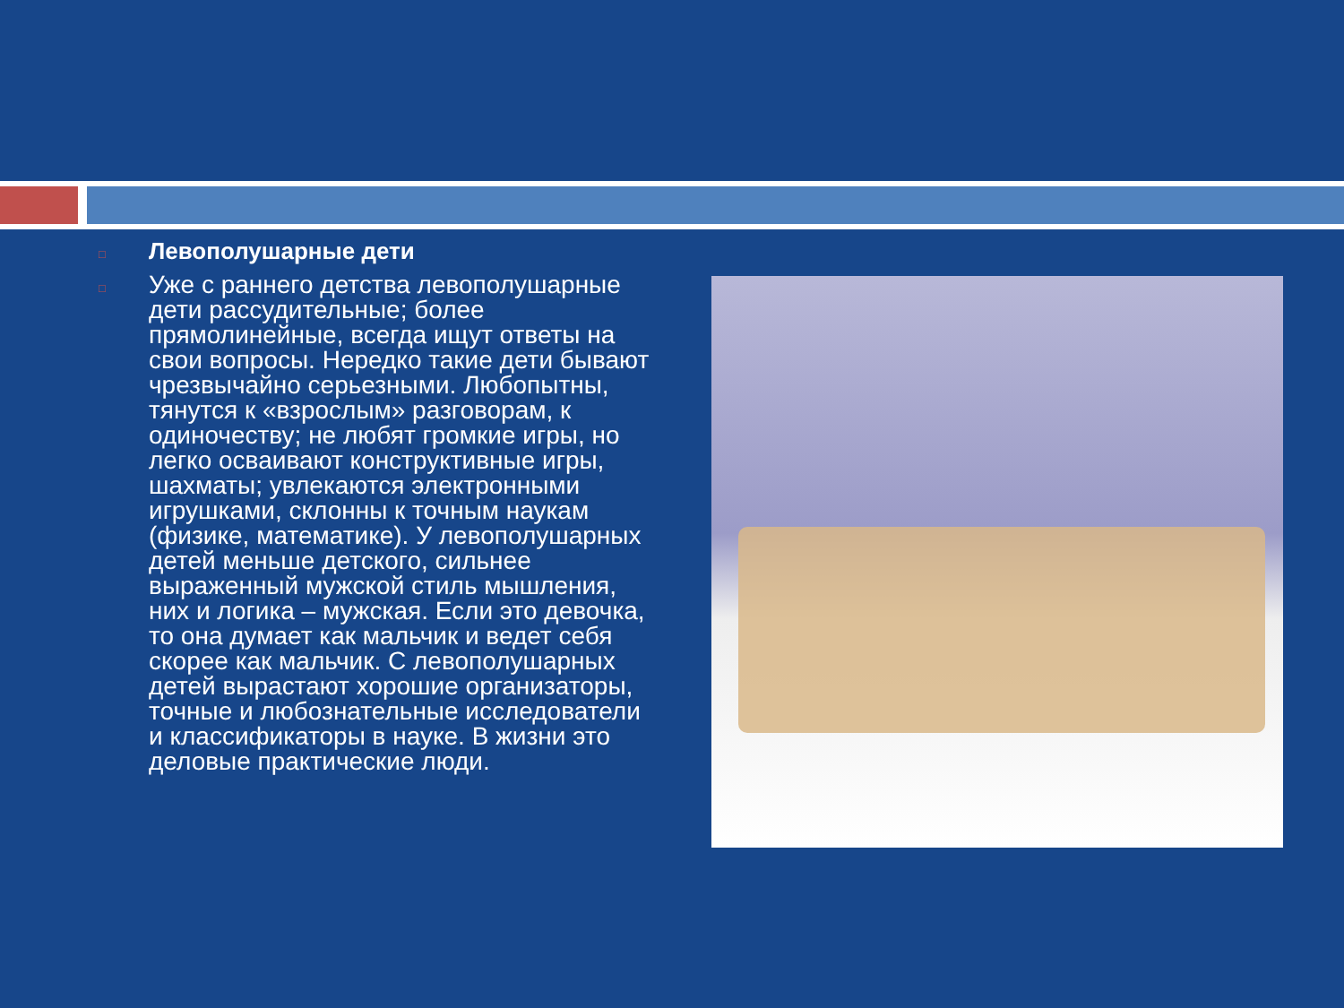□
Левополушарные дети
□
Уже с раннего детства левополушарные дети рассудительные; более прямолинейные, всегда ищут ответы на свои вопросы. Нередко такие дети бывают чрезвычайно серьезными. Любопытны, тянутся к «взрослым» разговорам, к одиночеству; не любят громкие игры, но легко осваивают конструктивные игры, шахматы; увлекаются электронными игрушками, склонны к точным наукам (физике, математике). У левополушарных детей меньше детского, сильнее выраженный мужской стиль мышления, них и логика – мужская. Если это девочка, то она думает как мальчик и ведет себя скорее как мальчик. С левополушарных детей вырастают хорошие организаторы, точные и любознательные исследователи и классификаторы в науке. В жизни это деловые практические люди.